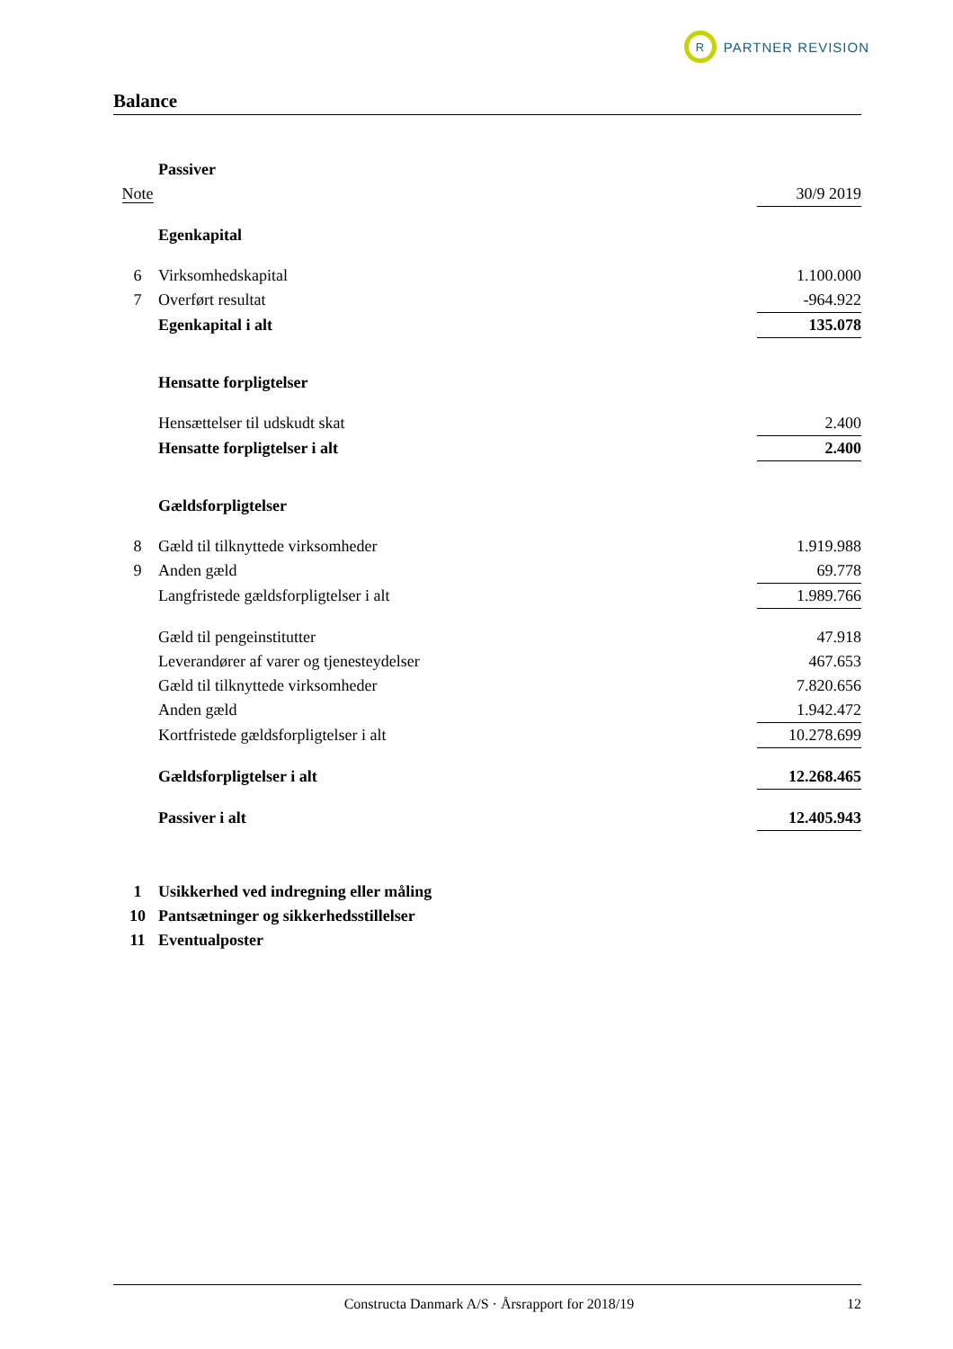R
PARTNER REVISION
Balance
| | Passiver | |
| Note | | 30/9 2019 |
| | Egenkapital | |
| 6 | Virksomhedskapital | 1.100.000 |
| 7 | Overført resultat | -964.922 |
| | Egenkapital i alt | 135.078 |
| | Hensatte forpligtelser | |
| | Hensættelser til udskudt skat | 2.400 |
| | Hensatte forpligtelser i alt | 2.400 |
| | Gældsforpligtelser | |
| 8 | Gæld til tilknyttede virksomheder | 1.919.988 |
| 9 | Anden gæld | 69.778 |
| | Langfristede gældsforpligtelser i alt | 1.989.766 |
| | Gæld til pengeinstitutter | 47.918 |
| | Leverandører af varer og tjenesteydelser | 467.653 |
| | Gæld til tilknyttede virksomheder | 7.820.656 |
| | Anden gæld | 1.942.472 |
| | Kortfristede gældsforpligtelser i alt | 10.278.699 |
| | Gældsforpligtelser i alt | 12.268.465 |
| | Passiver i alt | 12.405.943 |
| 1 | Usikkerhed ved indregning eller måling | |
| 10 | Pantsætninger og sikkerhedsstillelser | |
| 11 | Eventualposter | |
Constructa Danmark A/S · Årsrapport for 2018/19 12